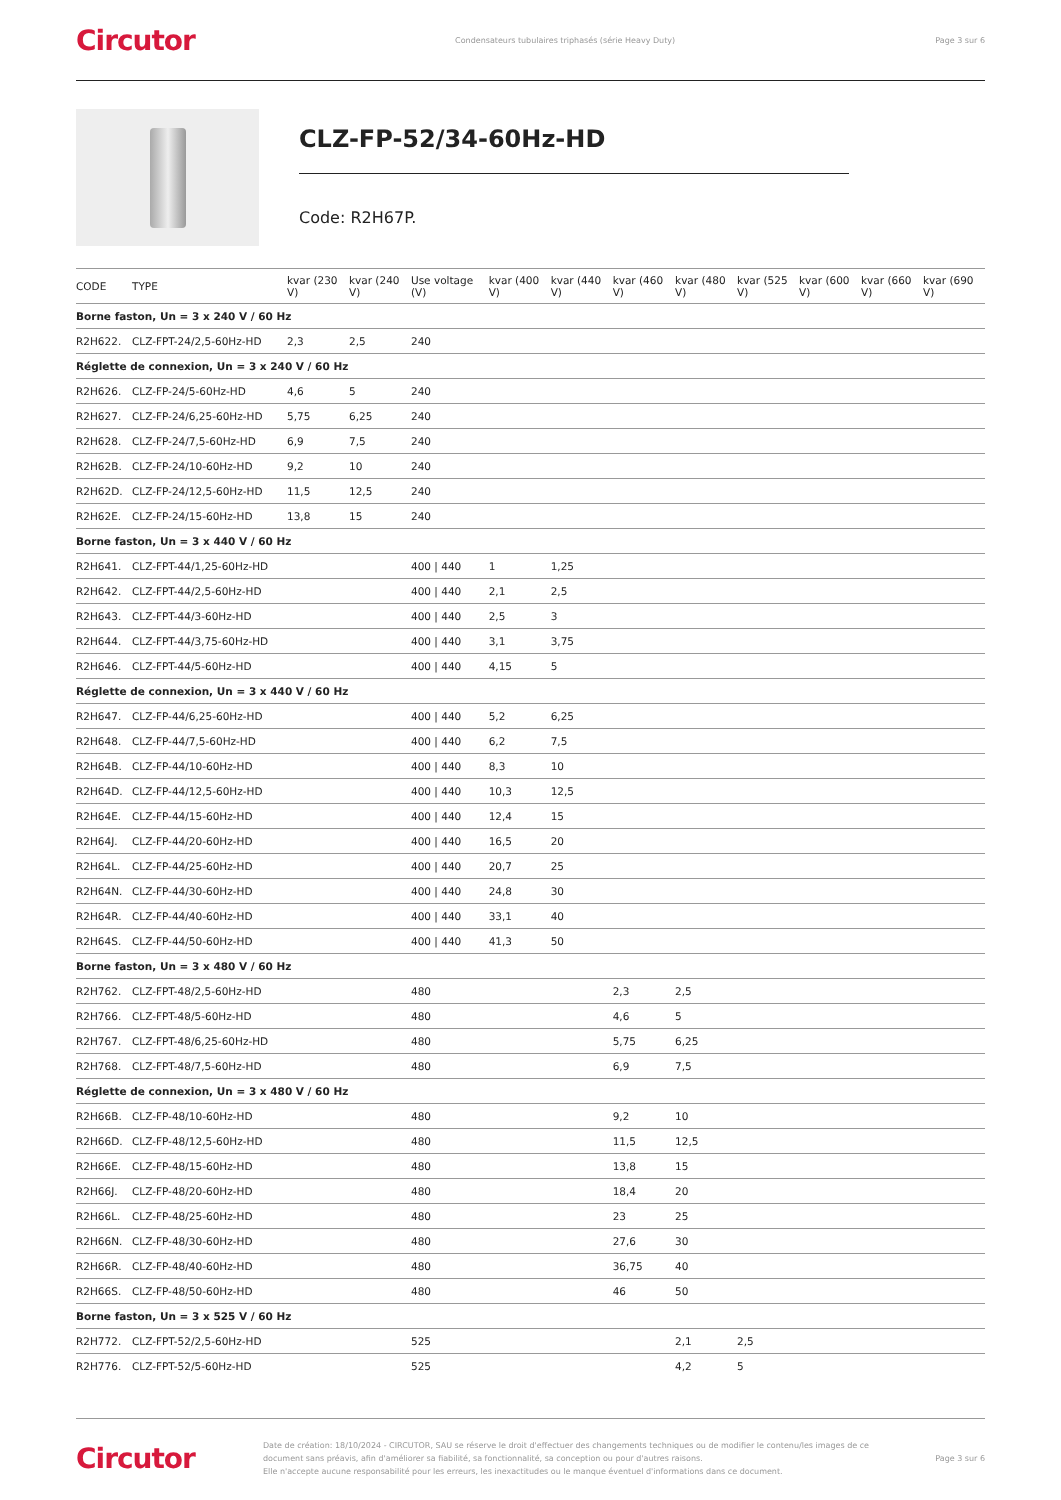Circutor Condensateurs tubulaires triphasés (série Heavy Duty) Page 3 sur 6
CLZ-FP-52/34-60Hz-HD
Code: R2H67P.
| CODE | TYPE | kvar (230 V) | kvar (240 V) | Use voltage (V) | kvar (400 V) | kvar (440 V) | kvar (460 V) | kvar (480 V) | kvar (525 V) | kvar (600 V) | kvar (660 V) | kvar (690 V) |
| --- | --- | --- | --- | --- | --- | --- | --- | --- | --- | --- | --- | --- |
| Borne faston, Un = 3 x 240 V / 60 Hz | | | | | | | | | | | | |
| R2H622. | CLZ-FPT-24/2,5-60Hz-HD | 2,3 | 2,5 | 240 | | | | | | | | |
| Réglette de connexion, Un = 3 x 240 V / 60 Hz | | | | | | | | | | | | |
| R2H626. | CLZ-FP-24/5-60Hz-HD | 4,6 | 5 | 240 | | | | | | | | |
| R2H627. | CLZ-FP-24/6,25-60Hz-HD | 5,75 | 6,25 | 240 | | | | | | | | |
| R2H628. | CLZ-FP-24/7,5-60Hz-HD | 6,9 | 7,5 | 240 | | | | | | | | |
| R2H62B. | CLZ-FP-24/10-60Hz-HD | 9,2 | 10 | 240 | | | | | | | | |
| R2H62D. | CLZ-FP-24/12,5-60Hz-HD | 11,5 | 12,5 | 240 | | | | | | | | |
| R2H62E. | CLZ-FP-24/15-60Hz-HD | 13,8 | 15 | 240 | | | | | | | | |
| Borne faston, Un = 3 x 440 V / 60 Hz | | | | | | | | | | | | |
| R2H641. | CLZ-FPT-44/1,25-60Hz-HD | | | 400 / 440 | 1 | 1,25 | | | | | | |
| R2H642. | CLZ-FPT-44/2,5-60Hz-HD | | | 400 / 440 | 2,1 | 2,5 | | | | | | |
| R2H643. | CLZ-FPT-44/3-60Hz-HD | | | 400 / 440 | 2,5 | 3 | | | | | | |
| R2H644. | CLZ-FPT-44/3,75-60Hz-HD | | | 400 / 440 | 3,1 | 3,75 | | | | | | |
| R2H646. | CLZ-FPT-44/5-60Hz-HD | | | 400 / 440 | 4,15 | 5 | | | | | | |
| Réglette de connexion, Un = 3 x 440 V / 60 Hz | | | | | | | | | | | | |
| R2H647. | CLZ-FP-44/6,25-60Hz-HD | | | 400 / 440 | 5,2 | 6,25 | | | | | | |
| R2H648. | CLZ-FP-44/7,5-60Hz-HD | | | 400 / 440 | 6,2 | 7,5 | | | | | | |
| R2H64B. | CLZ-FP-44/10-60Hz-HD | | | 400 / 440 | 8,3 | 10 | | | | | | |
| R2H64D. | CLZ-FP-44/12,5-60Hz-HD | | | 400 / 440 | 10,3 | 12,5 | | | | | | |
| R2H64E. | CLZ-FP-44/15-60Hz-HD | | | 400 / 440 | 12,4 | 15 | | | | | | |
| R2H64J. | CLZ-FP-44/20-60Hz-HD | | | 400 / 440 | 16,5 | 20 | | | | | | |
| R2H64L. | CLZ-FP-44/25-60Hz-HD | | | 400 / 440 | 20,7 | 25 | | | | | | |
| R2H64N. | CLZ-FP-44/30-60Hz-HD | | | 400 / 440 | 24,8 | 30 | | | | | | |
| R2H64R. | CLZ-FP-44/40-60Hz-HD | | | 400 / 440 | 33,1 | 40 | | | | | | |
| R2H64S. | CLZ-FP-44/50-60Hz-HD | | | 400 / 440 | 41,3 | 50 | | | | | | |
| Borne faston, Un = 3 x 480 V / 60 Hz | | | | | | | | | | | | |
| R2H762. | CLZ-FPT-48/2,5-60Hz-HD | | | 480 | | | 2,3 | 2,5 | | | | |
| R2H766. | CLZ-FPT-48/5-60Hz-HD | | | 480 | | | 4,6 | 5 | | | | |
| R2H767. | CLZ-FPT-48/6,25-60Hz-HD | | | 480 | | | 5,75 | 6,25 | | | | |
| R2H768. | CLZ-FPT-48/7,5-60Hz-HD | | | 480 | | | 6,9 | 7,5 | | | | |
| Réglette de connexion, Un = 3 x 480 V / 60 Hz | | | | | | | | | | | | |
| R2H66B. | CLZ-FP-48/10-60Hz-HD | | | 480 | | | 9,2 | 10 | | | | |
| R2H66D. | CLZ-FP-48/12,5-60Hz-HD | | | 480 | | | 11,5 | 12,5 | | | | |
| R2H66E. | CLZ-FP-48/15-60Hz-HD | | | 480 | | | 13,8 | 15 | | | | |
| R2H66J. | CLZ-FP-48/20-60Hz-HD | | | 480 | | | 18,4 | 20 | | | | |
| R2H66L. | CLZ-FP-48/25-60Hz-HD | | | 480 | | | 23 | 25 | | | | |
| R2H66N. | CLZ-FP-48/30-60Hz-HD | | | 480 | | | 27,6 | 30 | | | | |
| R2H66R. | CLZ-FP-48/40-60Hz-HD | | | 480 | | | 36,75 | 40 | | | | |
| R2H66S. | CLZ-FP-48/50-60Hz-HD | | | 480 | | | 46 | 50 | | | | |
| Borne faston, Un = 3 x 525 V / 60 Hz | | | | | | | | | | | | |
| R2H772. | CLZ-FPT-52/2,5-60Hz-HD | | | 525 | | | | 2,1 | 2,5 | | | |
| R2H776. | CLZ-FPT-52/5-60Hz-HD | | | 525 | | | | 4,2 | 5 | | | |
Circutor
Date de création: 18/10/2024 - CIRCUTOR, SAU se réserve le droit d'effectuer des changements techniques ou de modifier le contenu/les images de ce document sans préavis, afin d'améliorer sa fiabilité, sa fonctionnalité, sa conception ou pour d'autres raisons.
Elle n'accepte aucune responsabilité pour les erreurs, les inexactitudes ou le manque éventuel d'informations dans ce document.
Page 3 sur 6